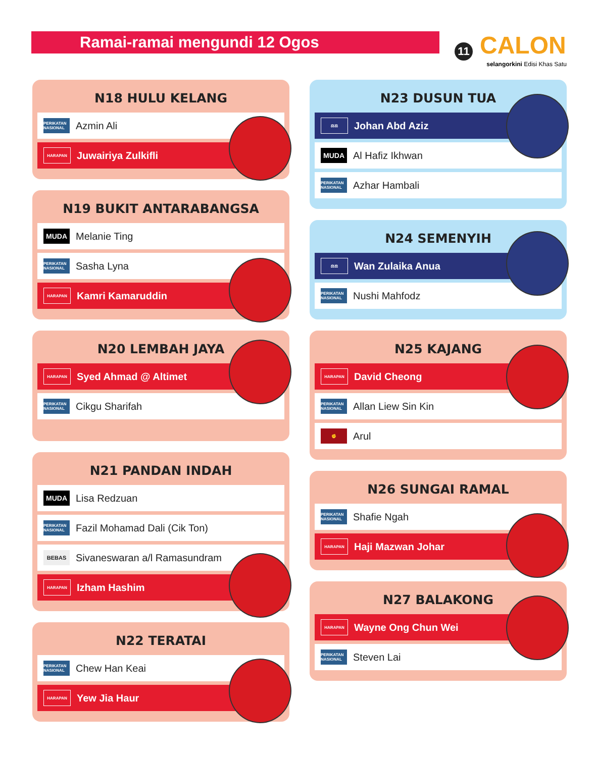Ramai-ramai mengundi 12 Ogos
11 CALON
selangorkini Edisi Khas Satu
N18 HULU KELANG
PERIKATAN NASIONAL Azmin Ali
HARAPAN Juwairiya Zulkifli
N19 BUKIT ANTARABANGSA
MUDA Melanie Ting
PERIKATAN NASIONAL Sasha Lyna
HARAPAN Kamri Kamaruddin
N20 LEMBAH JAYA
HARAPAN Syed Ahmad @ Altimet
PERIKATAN NASIONAL Cikgu Sharifah
N21 PANDAN INDAH
MUDA Lisa Redzuan
PERIKATAN NASIONAL Fazil Mohamad Dali (Cik Ton)
BEBAS Sivaneswaran a/l Ramasundram
HARAPAN Izham Hashim
N22 TERATAI
PERIKATAN NASIONAL Chew Han Keai
HARAPAN Yew Jia Haur
N23 DUSUN TUA
⚖⚖ Johan Abd Aziz
MUDA Al Hafiz Ikhwan
PERIKATAN NASIONAL Azhar Hambali
N24 SEMENYIH
⚖⚖ Wan Zulaika Anua
PERIKATAN NASIONAL Nushi Mahfodz
N25 KAJANG
HARAPAN David Cheong
PERIKATAN NASIONAL Allan Liew Sin Kin
✊ Arul
N26 SUNGAI RAMAL
PERIKATAN NASIONAL Shafie Ngah
HARAPAN Haji Mazwan Johar
N27 BALAKONG
HARAPAN Wayne Ong Chun Wei
PERIKATAN NASIONAL Steven Lai